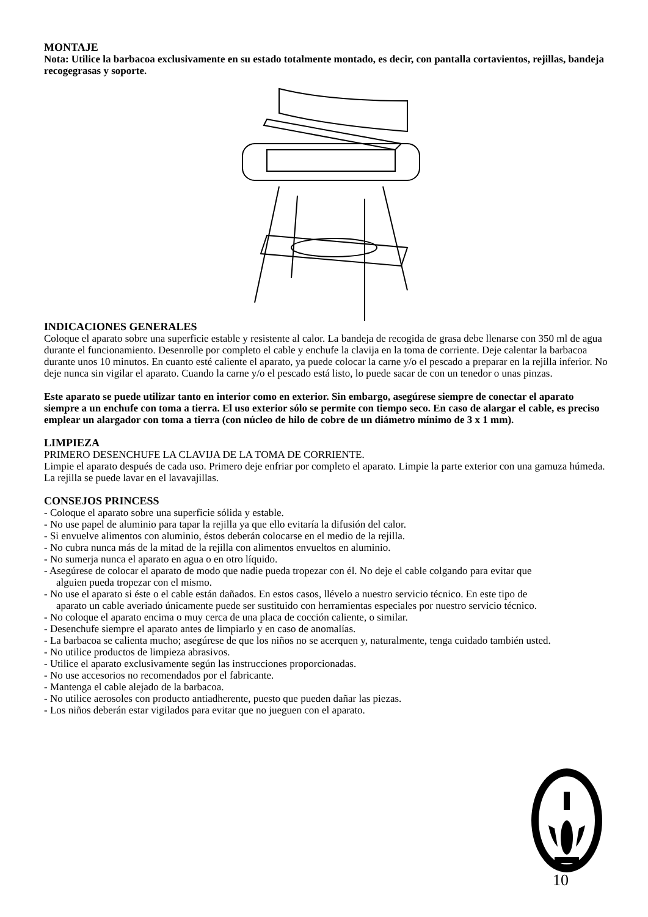MONTAJE
Nota: Utilice la barbacoa exclusivamente en su estado totalmente montado, es decir, con pantalla cortavientos, rejillas, bandeja recogegrasas y soporte.
INDICACIONES GENERALES
Coloque el aparato sobre una superficie estable y resistente al calor. La bandeja de recogida de grasa debe llenarse con 350 ml de agua durante el funcionamiento. Desenrolle por completo el cable y enchufe la clavija en la toma de corriente. Deje calentar la barbacoa durante unos 10 minutos. En cuanto esté caliente el aparato, ya puede colocar la carne y/o el pescado a preparar en la rejilla inferior. No deje nunca sin vigilar el aparato. Cuando la carne y/o el pescado está listo, lo puede sacar de con un tenedor o unas pinzas.
Este aparato se puede utilizar tanto en interior como en exterior. Sin embargo, asegúrese siempre de conectar el aparato siempre a un enchufe con toma a tierra. El uso exterior sólo se permite con tiempo seco. En caso de alargar el cable, es preciso emplear un alargador con toma a tierra (con núcleo de hilo de cobre de un diámetro mínimo de 3 x 1 mm).
LIMPIEZA
PRIMERO DESENCHUFE LA CLAVIJA DE LA TOMA DE CORRIENTE.
Limpie el aparato después de cada uso. Primero deje enfriar por completo el aparato. Limpie la parte exterior con una gamuza húmeda. La rejilla se puede lavar en el lavavajillas.
CONSEJOS PRINCESS
- Coloque el aparato sobre una superficie sólida y estable.
- No use papel de aluminio para tapar la rejilla ya que ello evitaría la difusión del calor.
- Si envuelve alimentos con aluminio, éstos deberán colocarse en el medio de la rejilla.
- No cubra nunca más de la mitad de la rejilla con alimentos envueltos en aluminio.
- No sumerja nunca el aparato en agua o en otro líquido.
- Asegúrese de colocar el aparato de modo que nadie pueda tropezar con él. No deje el cable colgando para evitar que alguien pueda tropezar con el mismo.
- No use el aparato si éste o el cable están dañados. En estos casos, llévelo a nuestro servicio técnico. En este tipo de aparato un cable averiado únicamente puede ser sustituido con herramientas especiales por nuestro servicio técnico.
- No coloque el aparato encima o muy cerca de una placa de cocción caliente, o similar.
- Desenchufe siempre el aparato antes de limpiarlo y en caso de anomalías.
- La barbacoa se calienta mucho; asegúrese de que los niños no se acerquen y, naturalmente, tenga cuidado también usted.
- No utilice productos de limpieza abrasivos.
- Utilice el aparato exclusivamente según las instrucciones proporcionadas.
- No use accesorios no recomendados por el fabricante.
- Mantenga el cable alejado de la barbacoa.
- No utilice aerosoles con producto antiadherente, puesto que pueden dañar las piezas.
- Los niños deberán estar vigilados para evitar que no jueguen con el aparato.
10